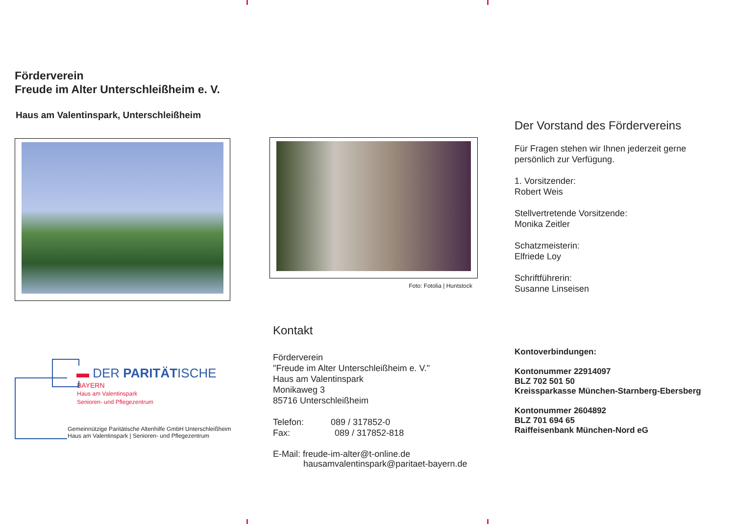Förderverein
Freude im Alter Unterschleißheim e. V.
Haus am Valentinspark, Unterschleißheim
▬ DER PARITÄTISCHE
BAYERN
Haus am Valentinspark
Senioren- und Pflegezentrum
Gemeinnützige Paritätische Altenhilfe GmbH Unterschleißheim
Haus am Valentinspark | Senioren- und Pflegezentrum
Foto: Fotolia | Huntstock
Kontakt
Förderverein
"Freude im Alter Unterschleißheim e. V."
Haus am Valentinspark
Monikaweg 3
85716 Unterschleißheim
Telefon: 089 / 317852-0
Fax: 089 / 317852-818
E-Mail: freude-im-alter@t-online.de
hausamvalentinspark@paritaet-bayern.de
Der Vorstand des Fördervereins
Für Fragen stehen wir Ihnen jederzeit gerne persönlich zur Verfügung.
1. Vorsitzender:
Robert Weis
Stellvertretende Vorsitzende:
Monika Zeitler
Schatzmeisterin:
Elfriede Loy
Schriftführerin:
Susanne Linseisen
Kontoverbindungen:
Kontonummer 22914097
BLZ 702 501 50
Kreissparkasse München-Starnberg-Ebersberg
Kontonummer 2604892
BLZ 701 694 65
Raiffeisenbank München-Nord eG